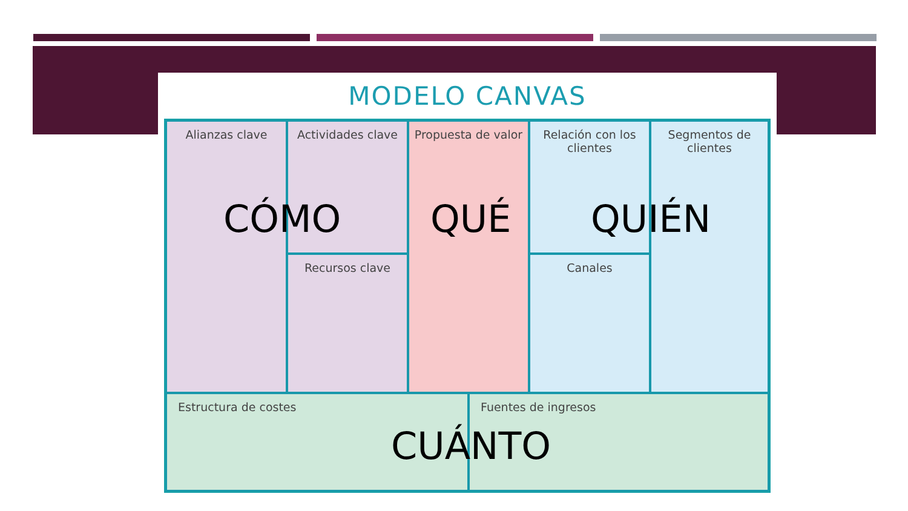MODELO CANVAS
Alianzas clave
Actividades clave
Propuesta de valor
Relación con los clientes
Segmentos de clientes
Recursos clave
Canales
Estructura de costes
Fuentes de ingresos
CÓMO QUÉ QUIÉN
CUÁNTO